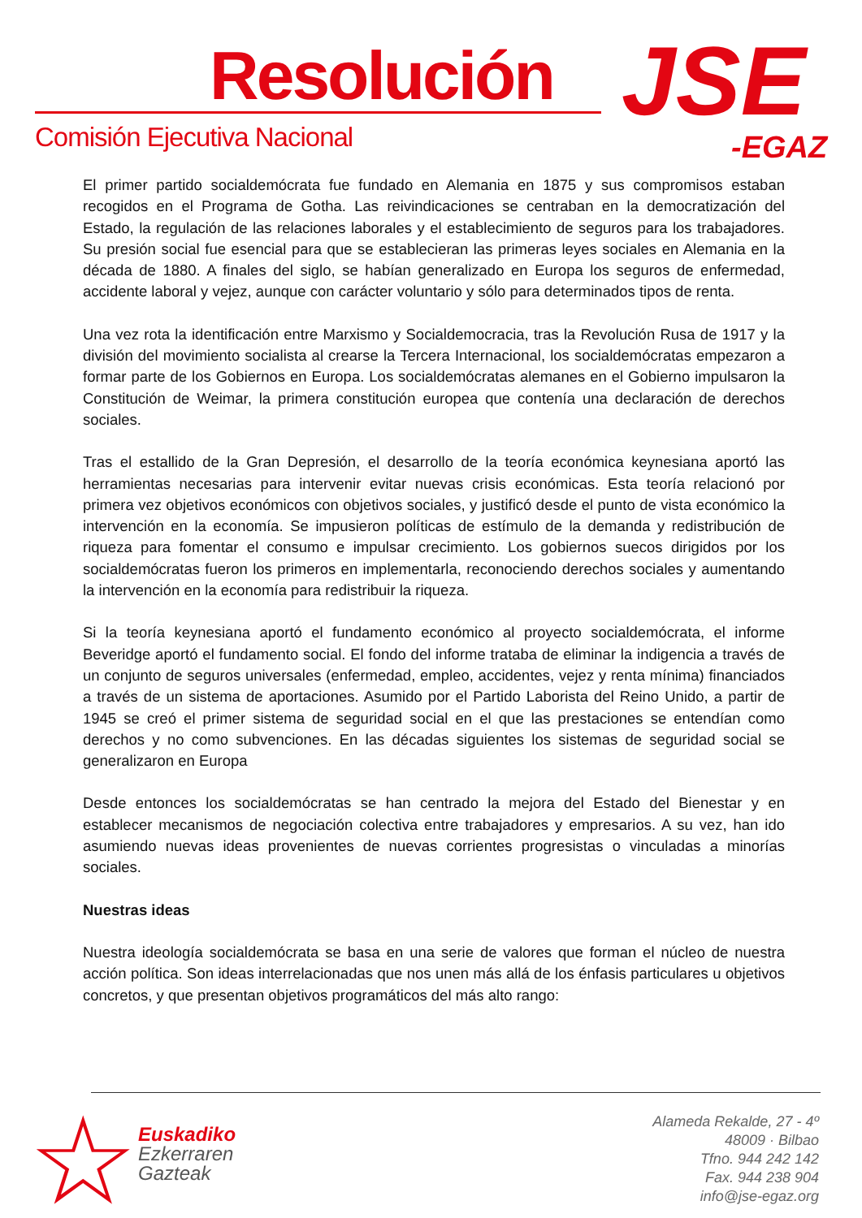Resolución
Comisión Ejecutiva Nacional JSE
-EGAZ
El primer partido socialdemócrata fue fundado en Alemania en 1875 y sus compromisos estaban recogidos en el Programa de Gotha. Las reivindicaciones se centraban en la democratización del Estado, la regulación de las relaciones laborales y el establecimiento de seguros para los trabajadores. Su presión social fue esencial para que se establecieran las primeras leyes sociales en Alemania en la década de 1880. A finales del siglo, se habían generalizado en Europa los seguros de enfermedad, accidente laboral y vejez, aunque con carácter voluntario y sólo para determinados tipos de renta.
Una vez rota la identificación entre Marxismo y Socialdemocracia, tras la Revolución Rusa de 1917 y la división del movimiento socialista al crearse la Tercera Internacional, los socialdemócratas empezaron a formar parte de los Gobiernos en Europa. Los socialdemócratas alemanes en el Gobierno impulsaron la Constitución de Weimar, la primera constitución europea que contenía una declaración de derechos sociales.
Tras el estallido de la Gran Depresión, el desarrollo de la teoría económica keynesiana aportó las herramientas necesarias para intervenir evitar nuevas crisis económicas. Esta teoría relacionó por primera vez objetivos económicos con objetivos sociales, y justificó desde el punto de vista económico la intervención en la economía. Se impusieron políticas de estímulo de la demanda y redistribución de riqueza para fomentar el consumo e impulsar crecimiento. Los gobiernos suecos dirigidos por los socialdemócratas fueron los primeros en implementarla, reconociendo derechos sociales y aumentando la intervención en la economía para redistribuir la riqueza.
Si la teoría keynesiana aportó el fundamento económico al proyecto socialdemócrata, el informe Beveridge aportó el fundamento social. El fondo del informe trataba de eliminar la indigencia a través de un conjunto de seguros universales (enfermedad, empleo, accidentes, vejez y renta mínima) financiados a través de un sistema de aportaciones. Asumido por el Partido Laborista del Reino Unido, a partir de 1945 se creó el primer sistema de seguridad social en el que las prestaciones se entendían como derechos y no como subvenciones. En las décadas siguientes los sistemas de seguridad social se generalizaron en Europa
Desde entonces los socialdemócratas se han centrado la mejora del Estado del Bienestar y en establecer mecanismos de negociación colectiva entre trabajadores y empresarios. A su vez, han ido asumiendo nuevas ideas provenientes de nuevas corrientes progresistas o vinculadas a minorías sociales.
Nuestras ideas
Nuestra ideología socialdemócrata se basa en una serie de valores que forman el núcleo de nuestra acción política. Son ideas interrelacionadas que nos unen más allá de los énfasis particulares u objetivos concretos, y que presentan objetivos programáticos del más alto rango:
☆
Euskadiko
Ezkerraren
Gazteak
Alameda Rekalde, 27 - 4º
48009 · Bilbao
Tfno. 944 242 142
Fax. 944 238 904
info@jse-egaz.org